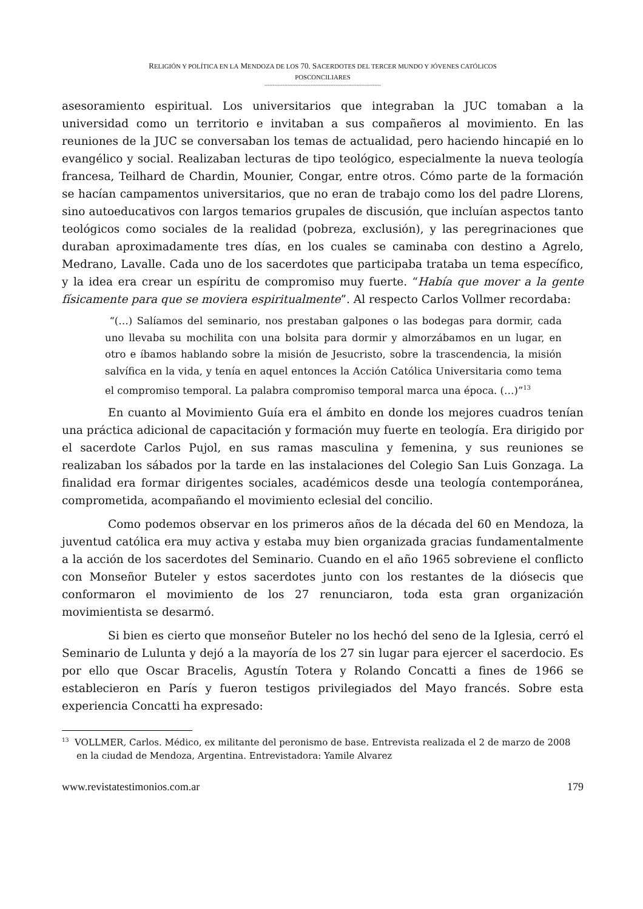RELIGIÓN Y POLÍTICA EN LA MENDOZA DE LOS 70. SACERDOTES DEL TERCER MUNDO Y JÓVENES CATÓLICOS
POSCONCILIARES
-----------------------------------------------------------------------
asesoramiento espiritual. Los universitarios que integraban la JUC tomaban a la universidad como un territorio e invitaban a sus compañeros al movimiento. En las reuniones de la JUC se conversaban los temas de actualidad, pero haciendo hincapié en lo evangélico y social. Realizaban lecturas de tipo teológico, especialmente la nueva teología francesa, Teilhard de Chardin, Mounier, Congar, entre otros. Cómo parte de la formación se hacían campamentos universitarios, que no eran de trabajo como los del padre Llorens, sino autoeducativos con largos temarios grupales de discusión, que incluían aspectos tanto teológicos como sociales de la realidad (pobreza, exclusión), y las peregrinaciones que duraban aproximadamente tres días, en los cuales se caminaba con destino a Agrelo, Medrano, Lavalle. Cada uno de los sacerdotes que participaba trataba un tema específico, y la idea era crear un espíritu de compromiso muy fuerte. “Había que mover a la gente físicamente para que se moviera espiritualmente”. Al respecto Carlos Vollmer recordaba:
“(…) Salíamos del seminario, nos prestaban galpones o las bodegas para dormir, cada uno llevaba su mochilita con una bolsita para dormir y almorzábamos en un lugar, en otro e íbamos hablando sobre la misión de Jesucristo, sobre la trascendencia, la misión salvífica en la vida, y tenía en aquel entonces la Acción Católica Universitaria como tema el compromiso temporal. La palabra compromiso temporal marca una época. (…)”<sup>13</sup>
En cuanto al Movimiento Guía era el ámbito en donde los mejores cuadros tenían una práctica adicional de capacitación y formación muy fuerte en teología. Era dirigido por el sacerdote Carlos Pujol, en sus ramas masculina y femenina, y sus reuniones se realizaban los sábados por la tarde en las instalaciones del Colegio San Luis Gonzaga. La finalidad era formar dirigentes sociales, académicos desde una teología contemporánea, comprometida, acompañando el movimiento eclesial del concilio.
Como podemos observar en los primeros años de la década del 60 en Mendoza, la juventud católica era muy activa y estaba muy bien organizada gracias fundamentalmente a la acción de los sacerdotes del Seminario. Cuando en el año 1965 sobreviene el conflicto con Monseñor Buteler y estos sacerdotes junto con los restantes de la diósecis que conformaron el movimiento de los 27 renunciaron, toda esta gran organización movimientista se desarmó.
Si bien es cierto que monseñor Buteler no los hechó del seno de la Iglesia, cerró el Seminario de Lulunta y dejó a la mayoría de los 27 sin lugar para ejercer el sacerdocio. Es por ello que Oscar Bracelis, Agustín Totera y Rolando Concatti a fines de 1966 se establecieron en París y fueron testigos privilegiados del Mayo francés. Sobre esta experiencia Concatti ha expresado:
<sup>13</sup> VOLLMER, Carlos. Médico, ex militante del peronismo de base. Entrevista realizada el 2 de marzo de 2008 en la ciudad de Mendoza, Argentina. Entrevistadora: Yamile Alvarez
www.revistatestimonios.com.ar 179